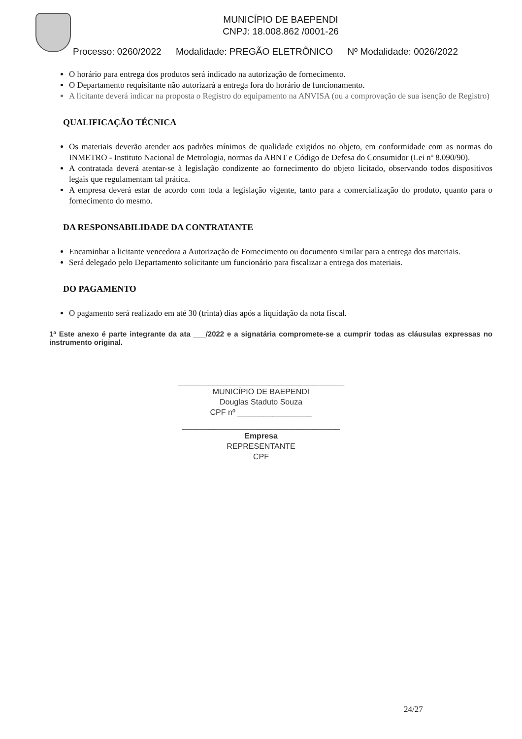MUNICÍPIO DE BAEPENDI
CNPJ: 18.008.862 /0001-26
Processo: 0260/2022 Modalidade: PREGÃO ELETRÔNICO Nº Modalidade: 0026/2022
O horário para entrega dos produtos será indicado na autorização de fornecimento.
O Departamento requisitante não autorizará a entrega fora do horário de funcionamento.
A licitante deverá indicar na proposta o Registro do equipamento na ANVISA (ou a comprovação de sua isenção de Registro)
QUALIFICAÇÃO TÉCNICA
Os materiais deverão atender aos padrões mínimos de qualidade exigidos no objeto, em conformidade com as normas do INMETRO - Instituto Nacional de Metrologia, normas da ABNT e Código de Defesa do Consumidor (Lei nº 8.090/90).
A contratada deverá atentar-se à legislação condizente ao fornecimento do objeto licitado, observando todos dispositivos legais que regulamentam tal prática.
A empresa deverá estar de acordo com toda a legislação vigente, tanto para a comercialização do produto, quanto para o fornecimento do mesmo.
DA RESPONSABILIDADE DA CONTRATANTE
Encaminhar a licitante vencedora a Autorização de Fornecimento ou documento similar para a entrega dos materiais.
Será delegado pelo Departamento solicitante um funcionário para fiscalizar a entrega dos materiais.
DO PAGAMENTO
O pagamento será realizado em até 30 (trinta) dias após a liquidação da nota fiscal.
1ª Este anexo é parte integrante da ata ___/2022 e a signatária compromete-se a cumprir todas as cláusulas expressas no instrumento original.
______________________________________
MUNICÍPIO DE BAEPENDI
Douglas Staduto Souza
CPF nº _________________
____________________________________
Empresa
REPRESENTANTE
CPF
24/27